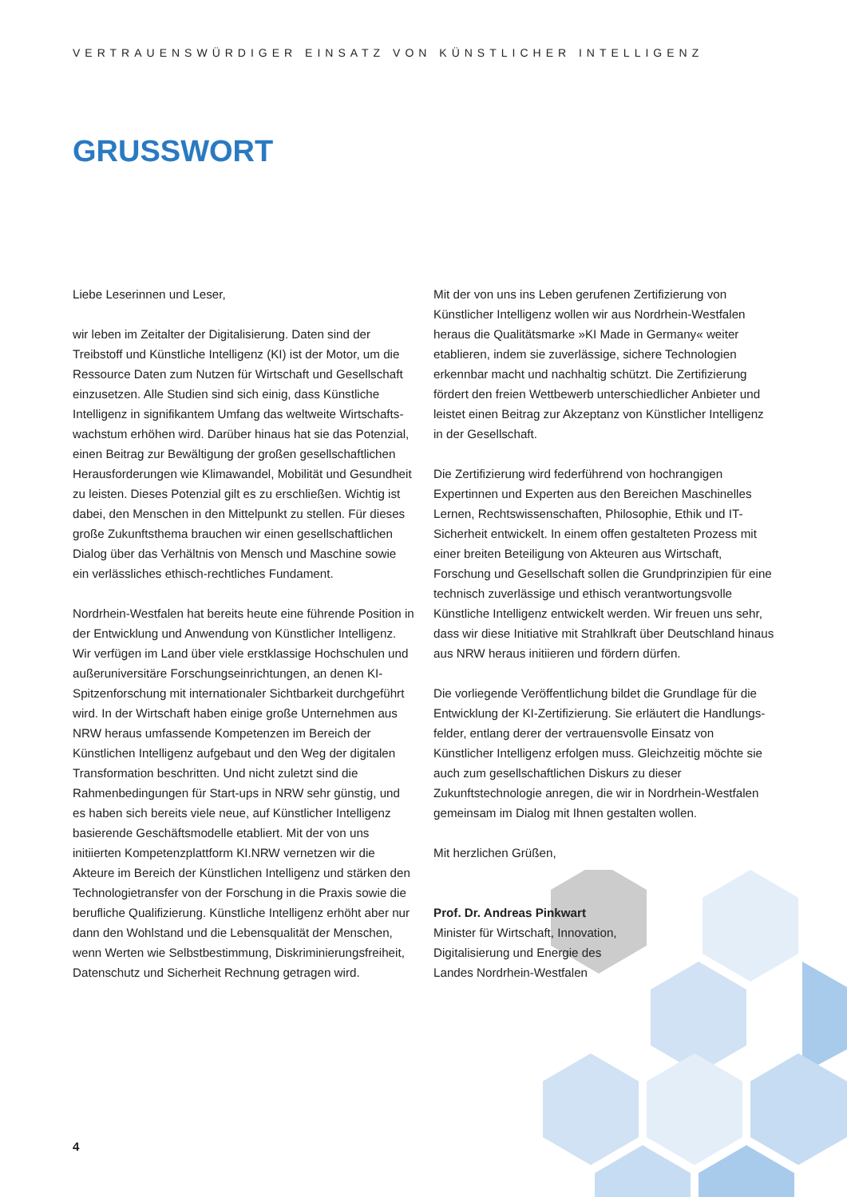VERTRAUENSWÜRDIGER EINSATZ VON KÜNSTLICHER INTELLIGENZ
GRUSSWORT
Liebe Leserinnen und Leser,
wir leben im Zeitalter der Digitalisierung. Daten sind der Treibstoff und Künstliche Intelligenz (KI) ist der Motor, um die Ressource Daten zum Nutzen für Wirtschaft und Gesellschaft einzusetzen. Alle Studien sind sich einig, dass Künstliche Intelligenz in signifikantem Umfang das weltweite Wirtschafts­wachstum erhöhen wird. Darüber hinaus hat sie das Potenzial, einen Beitrag zur Bewältigung der großen gesellschaftlichen Herausforderungen wie Klimawandel, Mobilität und Gesund­heit zu leisten. Dieses Potenzial gilt es zu erschließen. Wichtig ist dabei, den Menschen in den Mittelpunkt zu stellen. Für dieses große Zukunftsthema brauchen wir einen gesellschaftlichen Dialog über das Verhältnis von Mensch und Maschine sowie ein verlässliches ethisch-rechtliches Fundament.
Nordrhein-Westfalen hat bereits heute eine führende Position in der Entwicklung und Anwendung von Künstlicher Intelligenz. Wir verfügen im Land über viele erstklassige Hochschulen und außeruniversitäre Forschungseinrichtungen, an denen KI-Spitzenforschung mit internationaler Sichtbarkeit durchgeführt wird. In der Wirtschaft haben einige große Unternehmen aus NRW heraus umfassende Kompetenzen im Bereich der Künstlichen Intelligenz aufgebaut und den Weg der digitalen Transformation beschritten. Und nicht zuletzt sind die Rahmenbedingungen für Start-ups in NRW sehr günstig, und es haben sich bereits viele neue, auf Künstlicher Intelligenz basierende Geschäftsmodelle etabliert. Mit der von uns initiierten Kompetenzplattform KI.NRW vernetzen wir die Akteure im Bereich der Künstlichen Intelligenz und stärken den Technologietransfer von der Forschung in die Praxis sowie die berufliche Qualifizierung. Künstliche Intelligenz erhöht aber nur dann den Wohlstand und die Lebensqualität der Menschen, wenn Werten wie Selbstbestimmung, Diskriminierungsfreiheit, Datenschutz und Sicherheit Rechnung getragen wird.
Mit der von uns ins Leben gerufenen Zertifizierung von Künstlicher Intelligenz wollen wir aus Nordrhein-Westfalen heraus die Qualitätsmarke »KI Made in Germany« weiter etablieren, indem sie zuverlässige, sichere Technologien erkennbar macht und nachhaltig schützt. Die Zertifizierung fördert den freien Wettbewerb unterschiedlicher Anbieter und leistet einen Beitrag zur Akzeptanz von Künstlicher Intelligenz in der Gesellschaft.
Die Zertifizierung wird federführend von hochrangigen Expertinnen und Experten aus den Bereichen Maschinelles Lernen, Rechtswissenschaften, Philosophie, Ethik und IT-Sicherheit entwickelt. In einem offen gestalteten Prozess mit einer breiten Beteiligung von Akteuren aus Wirtschaft, Forschung und Gesellschaft sollen die Grundprinzipien für eine technisch zuverlässige und ethisch verantwortungsvolle Künstliche Intelligenz entwickelt werden. Wir freuen uns sehr, dass wir diese Initiative mit Strahlkraft über Deutschland hinaus aus NRW heraus initiieren und fördern dürfen.
Die vorliegende Veröffentlichung bildet die Grundlage für die Entwicklung der KI-Zertifizierung. Sie erläutert die Handlungs­felder, entlang derer der vertrauensvolle Einsatz von Künstlicher Intelligenz erfolgen muss. Gleichzeitig möchte sie auch zum gesellschaftlichen Diskurs zu dieser Zukunftstechnologie anregen, die wir in Nordrhein-Westfalen gemeinsam im Dialog mit Ihnen gestalten wollen.
Mit herzlichen Grüßen,
Prof. Dr. Andreas Pinkwart
Minister für Wirtschaft, Innovation,
Digitalisierung und Energie des
Landes Nordrhein-Westfalen
4